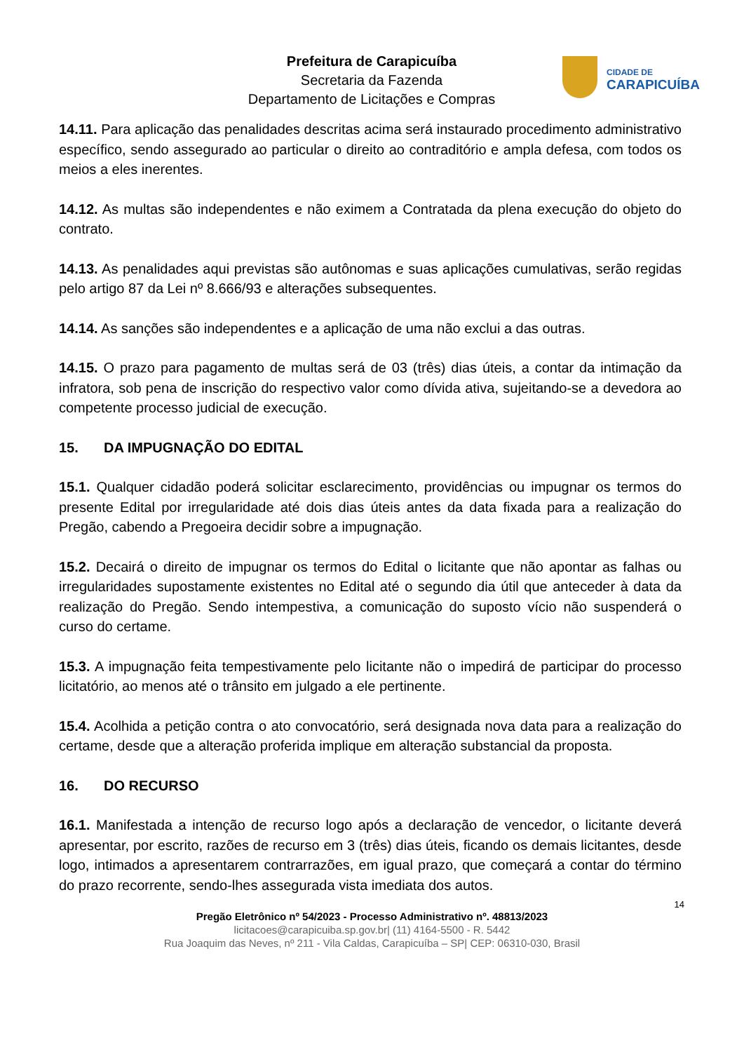Prefeitura de Carapicuíba
Secretaria da Fazenda
Departamento de Licitações e Compras
CIDADE DE
CARAPICUÍBA
14.11. Para aplicação das penalidades descritas acima será instaurado procedimento administrativo específico, sendo assegurado ao particular o direito ao contraditório e ampla defesa, com todos os meios a eles inerentes.
14.12. As multas são independentes e não eximem a Contratada da plena execução do objeto do contrato.
14.13. As penalidades aqui previstas são autônomas e suas aplicações cumulativas, serão regidas pelo artigo 87 da Lei nº 8.666/93 e alterações subsequentes.
14.14. As sanções são independentes e a aplicação de uma não exclui a das outras.
14.15. O prazo para pagamento de multas será de 03 (três) dias úteis, a contar da intimação da infratora, sob pena de inscrição do respectivo valor como dívida ativa, sujeitando-se a devedora ao competente processo judicial de execução.
15. DA IMPUGNAÇÃO DO EDITAL
15.1. Qualquer cidadão poderá solicitar esclarecimento, providências ou impugnar os termos do presente Edital por irregularidade até dois dias úteis antes da data fixada para a realização do Pregão, cabendo a Pregoeira decidir sobre a impugnação.
15.2. Decairá o direito de impugnar os termos do Edital o licitante que não apontar as falhas ou irregularidades supostamente existentes no Edital até o segundo dia útil que anteceder à data da realização do Pregão. Sendo intempestiva, a comunicação do suposto vício não suspenderá o curso do certame.
15.3. A impugnação feita tempestivamente pelo licitante não o impedirá de participar do processo licitatório, ao menos até o trânsito em julgado a ele pertinente.
15.4. Acolhida a petição contra o ato convocatório, será designada nova data para a realização do certame, desde que a alteração proferida implique em alteração substancial da proposta.
16. DO RECURSO
16.1. Manifestada a intenção de recurso logo após a declaração de vencedor, o licitante deverá apresentar, por escrito, razões de recurso em 3 (três) dias úteis, ficando os demais licitantes, desde logo, intimados a apresentarem contrarrazões, em igual prazo, que começará a contar do término do prazo recorrente, sendo-lhes assegurada vista imediata dos autos.
14
Pregão Eletrônico nº 54/2023 - Processo Administrativo nº. 48813/2023
licitacoes@carapicuiba.sp.gov.br| (11) 4164-5500 - R. 5442
Rua Joaquim das Neves, nº 211 - Vila Caldas, Carapicuíba – SP| CEP: 06310-030, Brasil